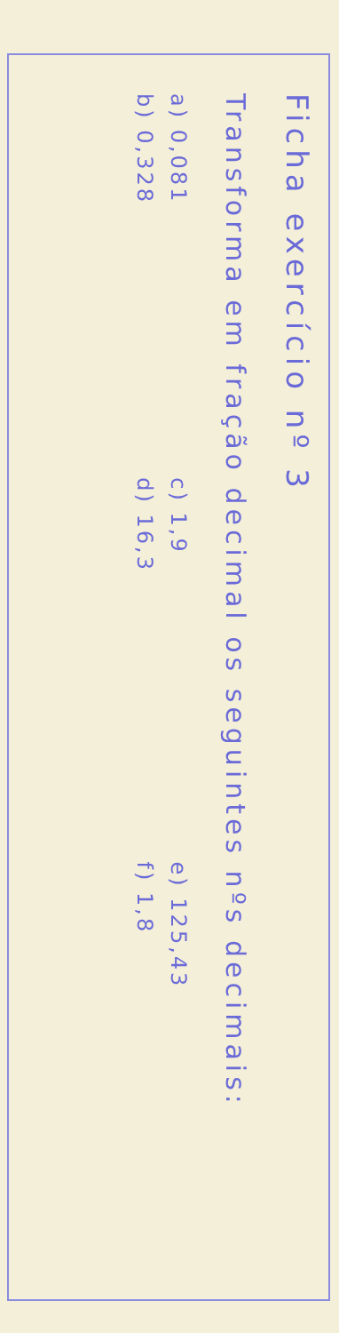Ficha exercício nº 3
Transforma em fração decimal os seguintes nºs decimais:
a) 0,081 c) 1,9 e) 125,43
b) 0,328 d) 16,3 f) 1,8